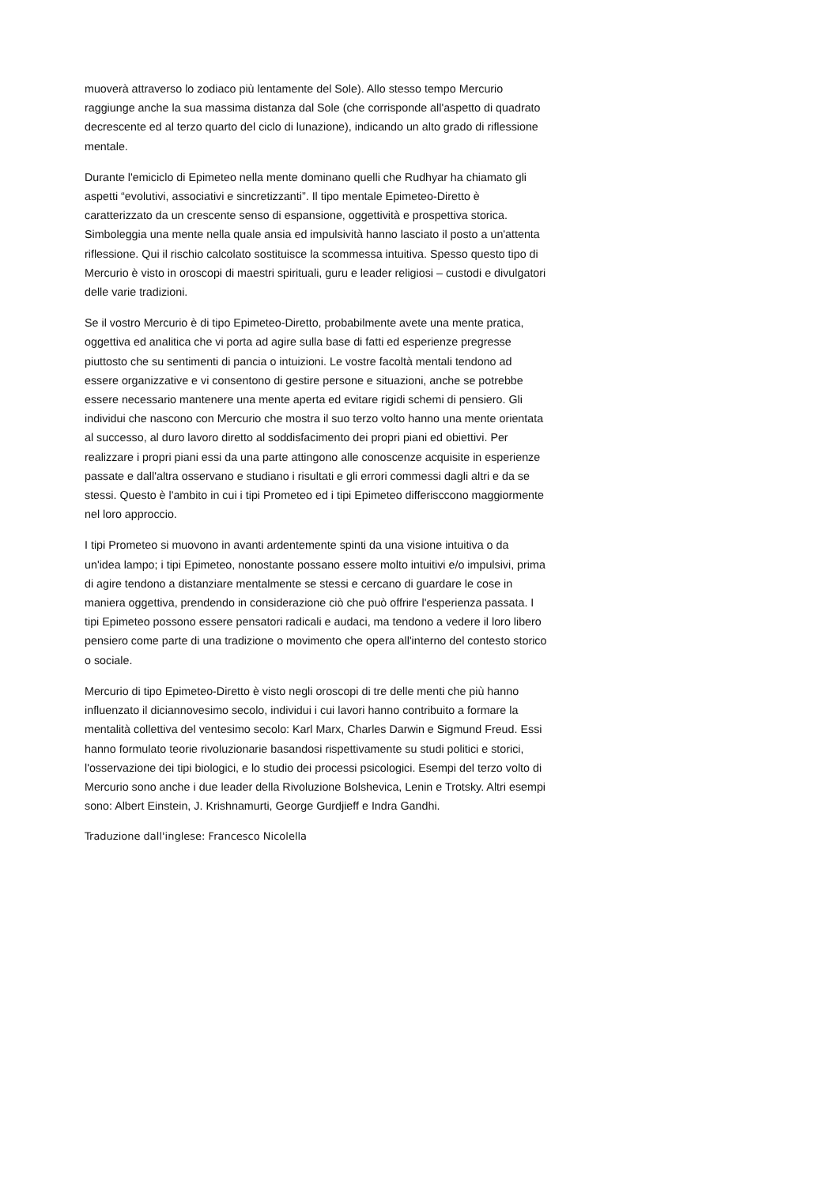muoverà attraverso lo zodiaco più lentamente del Sole). Allo stesso tempo Mercurio raggiunge anche la sua massima distanza dal Sole (che corrisponde all'aspetto di quadrato decrescente ed al terzo quarto del ciclo di lunazione), indicando un alto grado di riflessione mentale.
Durante l'emiciclo di Epimeteo nella mente dominano quelli che Rudhyar ha chiamato gli aspetti “evolutivi, associativi e sincretizzanti”. Il tipo mentale Epimeteo-Diretto è caratterizzato da un crescente senso di espansione, oggettività e prospettiva storica. Simboleggia una mente nella quale ansia ed impulsività hanno lasciato il posto a un'attenta riflessione. Qui il rischio calcolato sostituisce la scommessa intuitiva. Spesso questo tipo di Mercurio è visto in oroscopi di maestri spirituali, guru e leader religiosi – custodi e divulgatori delle varie tradizioni.
Se il vostro Mercurio è di tipo Epimeteo-Diretto, probabilmente avete una mente pratica, oggettiva ed analitica che vi porta ad agire sulla base di fatti ed esperienze pregresse piuttosto che su sentimenti di pancia o intuizioni. Le vostre facoltà mentali tendono ad essere organizzative e vi consentono di gestire persone e situazioni, anche se potrebbe essere necessario mantenere una mente aperta ed evitare rigidi schemi di pensiero. Gli individui che nascono con Mercurio che mostra il suo terzo volto hanno una mente orientata al successo, al duro lavoro diretto al soddisfacimento dei propri piani ed obiettivi. Per realizzare i propri piani essi da una parte attingono alle conoscenze acquisite in esperienze passate e dall'altra osservano e studiano i risultati e gli errori commessi dagli altri e da se stessi. Questo è l'ambito in cui i tipi Prometeo ed i tipi Epimeteo differisccono maggiormente nel loro approccio.
I tipi Prometeo si muovono in avanti ardentemente spinti da una visione intuitiva o da un'idea lampo; i tipi Epimeteo, nonostante possano essere molto intuitivi e/o impulsivi, prima di agire tendono a distanziare mentalmente se stessi e cercano di guardare le cose in maniera oggettiva, prendendo in considerazione ciò che può offrire l'esperienza passata. I tipi Epimeteo possono essere pensatori radicali e audaci, ma tendono a vedere il loro libero pensiero come parte di una tradizione o movimento che opera all'interno del contesto storico o sociale.
Mercurio di tipo Epimeteo-Diretto è visto negli oroscopi di tre delle menti che più hanno influenzato il diciannovesimo secolo, individui i cui lavori hanno contribuito a formare la mentalità collettiva del ventesimo secolo: Karl Marx, Charles Darwin e Sigmund Freud. Essi hanno formulato teorie rivoluzionarie basandosi rispettivamente su studi politici e storici, l'osservazione dei tipi biologici, e lo studio dei processi psicologici. Esempi del terzo volto di Mercurio sono anche i due leader della Rivoluzione Bolshevica, Lenin e Trotsky. Altri esempi sono: Albert Einstein, J. Krishnamurti, George Gurdjieff e Indra Gandhi.
Traduzione dall'inglese: Francesco Nicolella